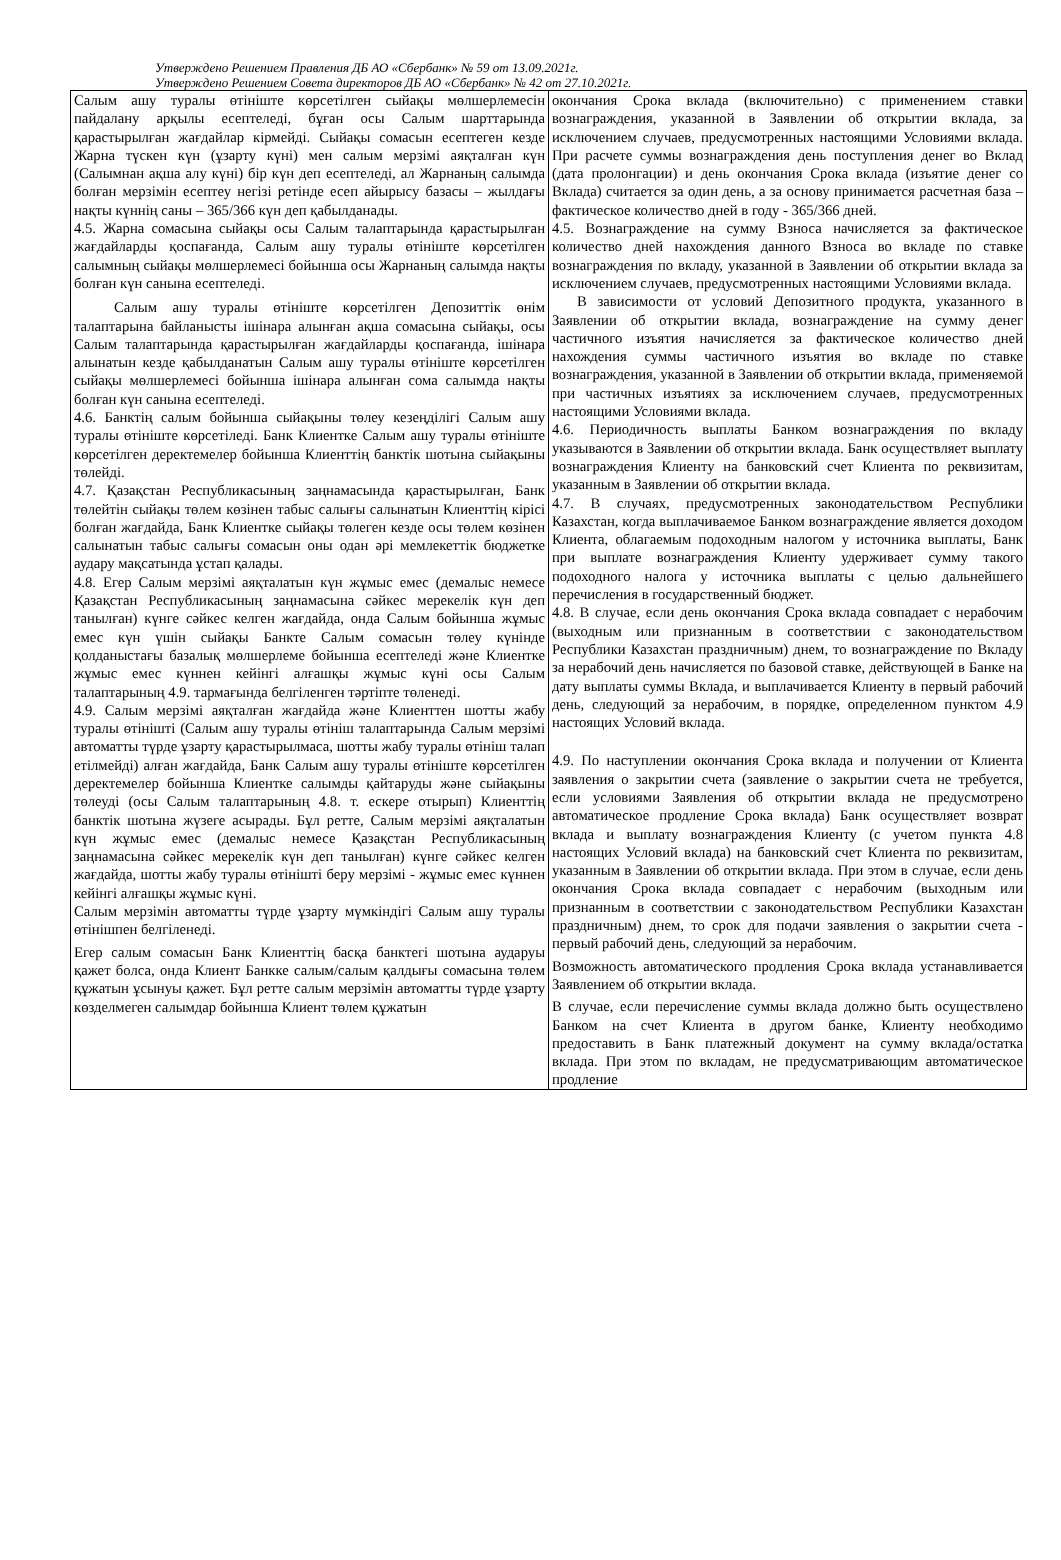Утверждено Решением Правления ДБ АО «Сбербанк» № 59 от 13.09.2021г.
Утверждено Решением Совета директоров ДБ АО «Сбербанк» № 42 от 27.10.2021г.
| Салым ашу туралы өтініште көрсетілген сыйақы мөлшерлемесін пайдалану арқылы есептеледі, бұған осы Салым шарттарында қарастырылған жағдайлар кірмейді. Сыйақы сомасын есептеген кезде Жарна түскен күн (ұзарту күні) мен салым мерзімі аяқталған күн (Салымнан ақша алу күні) бір күн деп есептеледі, ал Жарнаның салымда болған мерзімін есептеу негізі ретінде есеп айырысу базасы – жылдағы нақты күннің саны – 365/366 күн деп қабылданады. 4.5. Жарна сомасына сыйақы осы Салым талаптарында қарастырылған жағдайларды қоспағанда, Салым ашу туралы өтініште көрсетілген салымның сыйақы мөлшерлемесі бойынша осы Жарнаның салымда нақты болған күн санына есептеледі. Салым ашу туралы өтініште көрсетілген Депозиттік өнім талаптарына байланысты ішінара алынған ақша сомасына сыйақы, осы Салым талаптарында қарастырылған жағдайларды қоспағанда, ішінара алынатын кезде қабылданатын Салым ашу туралы өтініште көрсетілген сыйақы мөлшерлемесі бойынша ішінара алынған сома салымда нақты болған күн санына есептеледі. 4.6. Банктің салым бойынша сыйақыны төлеу кезеңділігі Салым ашу туралы өтініште көрсетіледі. Банк Клиентке Салым ашу туралы өтініште көрсетілген деректемелер бойынша Клиенттің банктік шотына сыйақыны төлейді. 4.7. Қазақстан Республикасының заңнамасында қарастырылған, Банк төлейтін сыйақы төлем көзінен табыс салығы салынатын Клиенттің кірісі болған жағдайда, Банк Клиентке сыйақы төлеген кезде осы төлем көзінен салынатын табыс салығы сомасын оны одан әрі мемлекеттік бюджетке аудару мақсатында ұстап қалады. 4.8. Егер Салым мерзімі аяқталатын күн жұмыс емес (демалыс немесе Қазақстан Республикасының заңнамасына сәйкес мерекелік күн деп танылған) күнге сәйкес келген жағдайда, онда Салым бойынша жұмыс емес күн үшін сыйақы Банкте Салым сомасын төлеу күнінде қолданыстағы базалық мөлшерлеме бойынша есептеледі және Клиентке жұмыс емес күннен кейінгі алғашқы жұмыс күні осы Салым талаптарының 4.9. тармағында белгіленген тәртіпте төленеді. 4.9. Салым мерзімі аяқталған жағдайда және Клиенттен шотты жабу туралы өтінішті (Салым ашу туралы өтініш талаптарында Салым мерзімі автоматты түрде ұзарту қарастырылмаса, шотты жабу туралы өтініш талап етілмейді) алған жағдайда, Банк Салым ашу туралы өтініште көрсетілген деректемелер бойынша Клиентке салымды қайтаруды және сыйақыны төлеуді (осы Салым талаптарының 4.8. т. ескере отырып) Клиенттің банктік шотына жүзеге асырады. Бұл ретте, Салым мерзімі аяқталатын күн жұмыс емес (демалыс немесе Қазақстан Республикасының заңнамасына сәйкес мерекелік күн деп танылған) күнге сәйкес келген жағдайда, шотты жабу туралы өтінішті беру мерзімі - жұмыс емес күннен кейінгі алғашқы жұмыс күні. Салым мерзімін автоматты түрде ұзарту мүмкіндігі Салым ашу туралы өтінішпен белгіленеді. Егер салым сомасын Банк Клиенттің басқа банктегі шотына аударуы қажет болса, онда Клиент Банкке салым/салым қалдығы сомасына төлем құжатын ұсынуы қажет. Бұл ретте салым мерзімін автоматты түрде ұзарту көзделмеген салымдар бойынша Клиент төлем құжатын | окончания Срока вклада (включительно) с применением ставки вознаграждения, указанной в Заявлении об открытии вклада, за исключением случаев, предусмотренных настоящими Условиями вклада. При расчете суммы вознаграждения день поступления денег во Вклад (дата пролонгации) и день окончания Срока вклада (изъятие денег со Вклада) считается за один день, а за основу принимается расчетная база – фактическое количество дней в году - 365/366 дней. 4.5. Вознаграждение на сумму Взноса начисляется за фактическое количество дней нахождения данного Взноса во вкладе по ставке вознаграждения по вкладу, указанной в Заявлении об открытии вклада за исключением случаев, предусмотренных настоящими Условиями вклада. В зависимости от условий Депозитного продукта, указанного в Заявлении об открытии вклада, вознаграждение на сумму денег частичного изъятия начисляется за фактическое количество дней нахождения суммы частичного изъятия во вкладе по ставке вознаграждения, указанной в Заявлении об открытии вклада, применяемой при частичных изъятиях за исключением случаев, предусмотренных настоящими Условиями вклада. 4.6. Периодичность выплаты Банком вознаграждения по вкладу указываются в Заявлении об открытии вклада. Банк осуществляет выплату вознаграждения Клиенту на банковский счет Клиента по реквизитам, указанным в Заявлении об открытии вклада. 4.7. В случаях, предусмотренных законодательством Республики Казахстан, когда выплачиваемое Банком вознаграждение является доходом Клиента, облагаемым подоходным налогом у источника выплаты, Банк при выплате вознаграждения Клиенту удерживает сумму такого подоходного налога у источника выплаты с целью дальнейшего перечисления в государственный бюджет. 4.8. В случае, если день окончания Срока вклада совпадает с нерабочим (выходным или признанным в соответствии с законодательством Республики Казахстан праздничным) днем, то вознаграждение по Вкладу за нерабочий день начисляется по базовой ставке, действующей в Банке на дату выплаты суммы Вклада, и выплачивается Клиенту в первый рабочий день, следующий за нерабочим, в порядке, определенном пунктом 4.9 настоящих Условий вклада. 4.9. По наступлении окончания Срока вклада и получении от Клиента заявления о закрытии счета (заявление о закрытии счета не требуется, если условиями Заявления об открытии вклада не предусмотрено автоматическое продление Срока вклада) Банк осуществляет возврат вклада и выплату вознаграждения Клиенту (с учетом пункта 4.8 настоящих Условий вклада) на банковский счет Клиента по реквизитам, указанным в Заявлении об открытии вклада. При этом в случае, если день окончания Срока вклада совпадает с нерабочим (выходным или признанным в соответствии с законодательством Республики Казахстан праздничным) днем, то срок для подачи заявления о закрытии счета - первый рабочий день, следующий за нерабочим. Возможность автоматического продления Срока вклада устанавливается Заявлением об открытии вклада. В случае, если перечисление суммы вклада должно быть осуществлено Банком на счет Клиента в другом банке, Клиенту необходимо предоставить в Банк платежный документ на сумму вклада/остатка вклада. При этом по вкладам, не предусматривающим автоматическое продление |